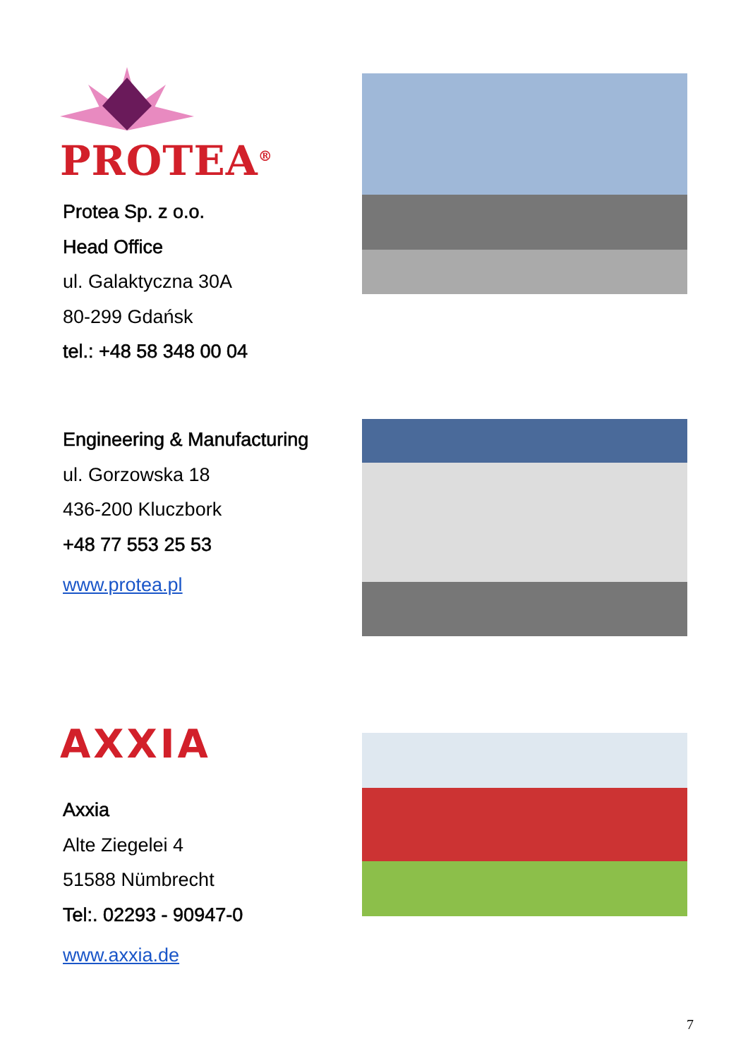PROTEA<sup>®</sup>
Protea Sp. z o.o.
Head Office
ul. Galaktyczna 30A
80-299 Gdańsk
tel.: +48 58 348 00 04
Engineering & Manufacturing
ul. Gorzowska 18
436-200 Kluczbork
+48 77 553 25 53
www.protea.pl
AXXIA
Axxia
Alte Ziegelei 4
51588 Nümbrecht
Tel:. 02293 - 90947-0
www.axxia.de
7